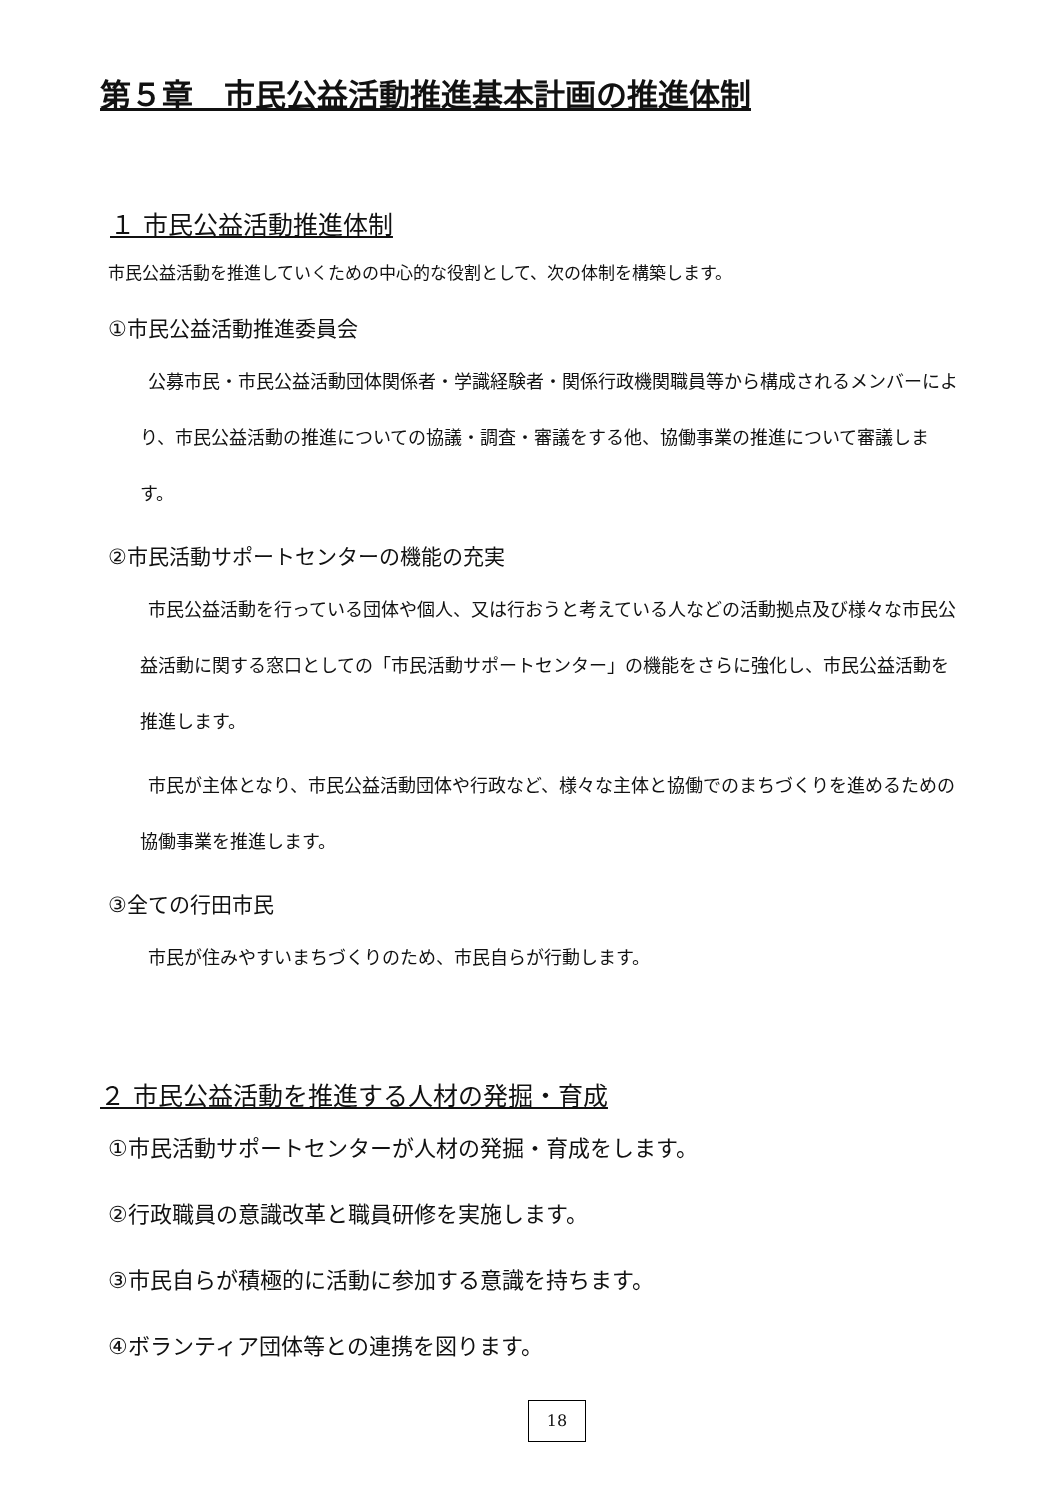第５章　市民公益活動推進基本計画の推進体制
１ 市民公益活動推進体制
市民公益活動を推進していくための中心的な役割として、次の体制を構築します。
①市民公益活動推進委員会
公募市民・市民公益活動団体関係者・学識経験者・関係行政機関職員等から構成されるメンバーにより、市民公益活動の推進についての協議・調査・審議をする他、協働事業の推進について審議します。
②市民活動サポートセンターの機能の充実
市民公益活動を行っている団体や個人、又は行おうと考えている人などの活動拠点及び様々な市民公益活動に関する窓口としての「市民活動サポートセンター」の機能をさらに強化し、市民公益活動を推進します。
市民が主体となり、市民公益活動団体や行政など、様々な主体と協働でのまちづくりを進めるための協働事業を推進します。
③全ての行田市民
市民が住みやすいまちづくりのため、市民自らが行動します。
２ 市民公益活動を推進する人材の発掘・育成
①市民活動サポートセンターが人材の発掘・育成をします。
②行政職員の意識改革と職員研修を実施します。
③市民自らが積極的に活動に参加する意識を持ちます。
④ボランティア団体等との連携を図ります。
18